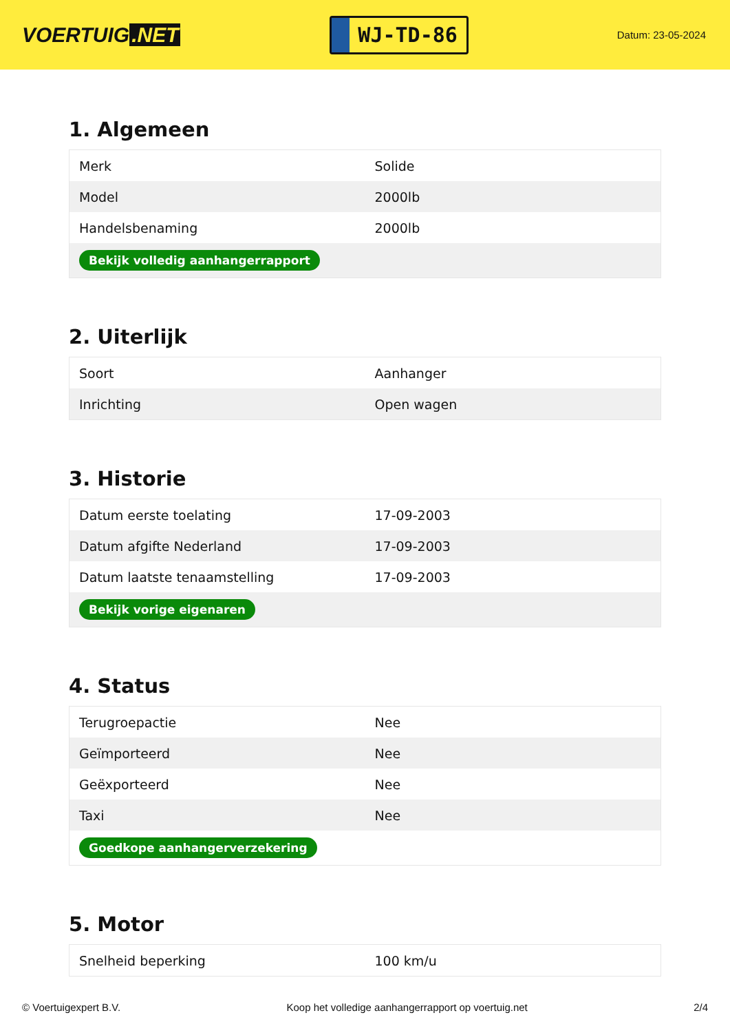VOERTUIG.NET
WJ-TD-86
Datum: 23-05-2024
1. Algemeen
| Merk | Solide |
| Model | 2000lb |
| Handelsbenaming | 2000lb |
| Bekijk volledig aanhangerrapport | |
2. Uiterlijk
| Soort | Aanhanger |
| Inrichting | Open wagen |
3. Historie
| Datum eerste toelating | 17-09-2003 |
| Datum afgifte Nederland | 17-09-2003 |
| Datum laatste tenaamstelling | 17-09-2003 |
| Bekijk vorige eigenaren | |
4. Status
| Terugroepactie | Nee |
| Geïmporteerd | Nee |
| Geëxporteerd | Nee |
| Taxi | Nee |
| Goedkope aanhangerverzekering | |
5. Motor
| Snelheid beperking | 100 km/u |
© Voertuigexpert B.V. Koop het volledige aanhangerrapport op voertuig.net 2/4